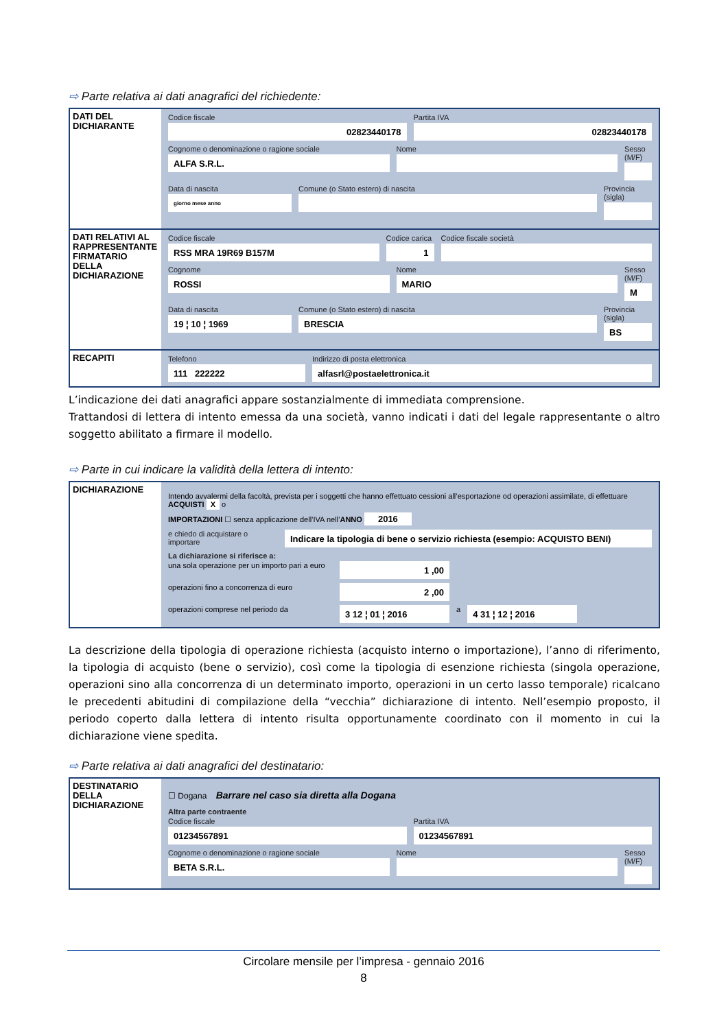⇨ Parte relativa ai dati anagrafici del richiedente:
DATI DEL DICHIARANTE
Codice fiscale
02823440178
Partita IVA
02823440178
Cognome o denominazione o ragione sociale
ALFA S.R.L.
Nome Sesso (M/F)
Data di nascita
giorno mese anno
Comune (o Stato estero) di nascita
Provincia (sigla)
DATI RELATIVI AL RAPPRESENTANTE FIRMATARIO DELLA DICHIARAZIONE
Codice fiscale
RSS MRA 19R69 B157M
Codice carica
1
Codice fiscale società
Cognome
ROSSI
Nome
MARIO
Sesso (M/F)
M
Data di nascita
19 ¦ 10 ¦ 1969
Comune (o Stato estero) di nascita
BRESCIA
Provincia (sigla)
BS
RECAPITI
Telefono
111 222222
Indirizzo di posta elettronica
alfasrl@postaelettronica.it
L’indicazione dei dati anagrafici appare sostanzialmente di immediata comprensione.
Trattandosi di lettera di intento emessa da una società, vanno indicati i dati del legale rappresentante o altro soggetto abilitato a firmare il modello.
⇨ Parte in cui indicare la validità della lettera di intento:
DICHIARAZIONE
Intendo avvalermi della facoltà, prevista per i soggetti che hanno effettuato cessioni all’esportazione od operazioni assimilate, di effettuare ACQUISTI X o
IMPORTAZIONI ☐ senza applicazione dell’IVA nell’ANNO 2016
e chiedo di acquistare o importare
Indicare la tipologia di bene o servizio richiesta (esempio: ACQUISTO BENI)
La dichiarazione si riferisce a:
una sola operazione per un importo pari a euro
1 ,00
operazioni fino a concorrenza di euro
2 ,00
operazioni comprese nel periodo da
3 12 ¦ 01 ¦ 2016
a
4 31 ¦ 12 ¦ 2016
La descrizione della tipologia di operazione richiesta (acquisto interno o importazione), l’anno di riferimento, la tipologia di acquisto (bene o servizio), così come la tipologia di esenzione richiesta (singola operazione, operazioni sino alla concorrenza di un determinato importo, operazioni in un certo lasso temporale) ricalcano le precedenti abitudini di compilazione della “vecchia” dichiarazione di intento. Nell’esempio proposto, il periodo coperto dalla lettera di intento risulta opportunamente coordinato con il momento in cui la dichiarazione viene spedita.
⇨ Parte relativa ai dati anagrafici del destinatario:
DESTINATARIO DELLA DICHIARAZIONE
☐ Dogana Barrare nel caso sia diretta alla Dogana
Altra parte contraente
Codice fiscale
01234567891
Partita IVA
01234567891
Cognome o denominazione o ragione sociale
BETA S.R.L.
Nome Sesso (M/F)
Circolare mensile per l’impresa - gennaio 2016
8